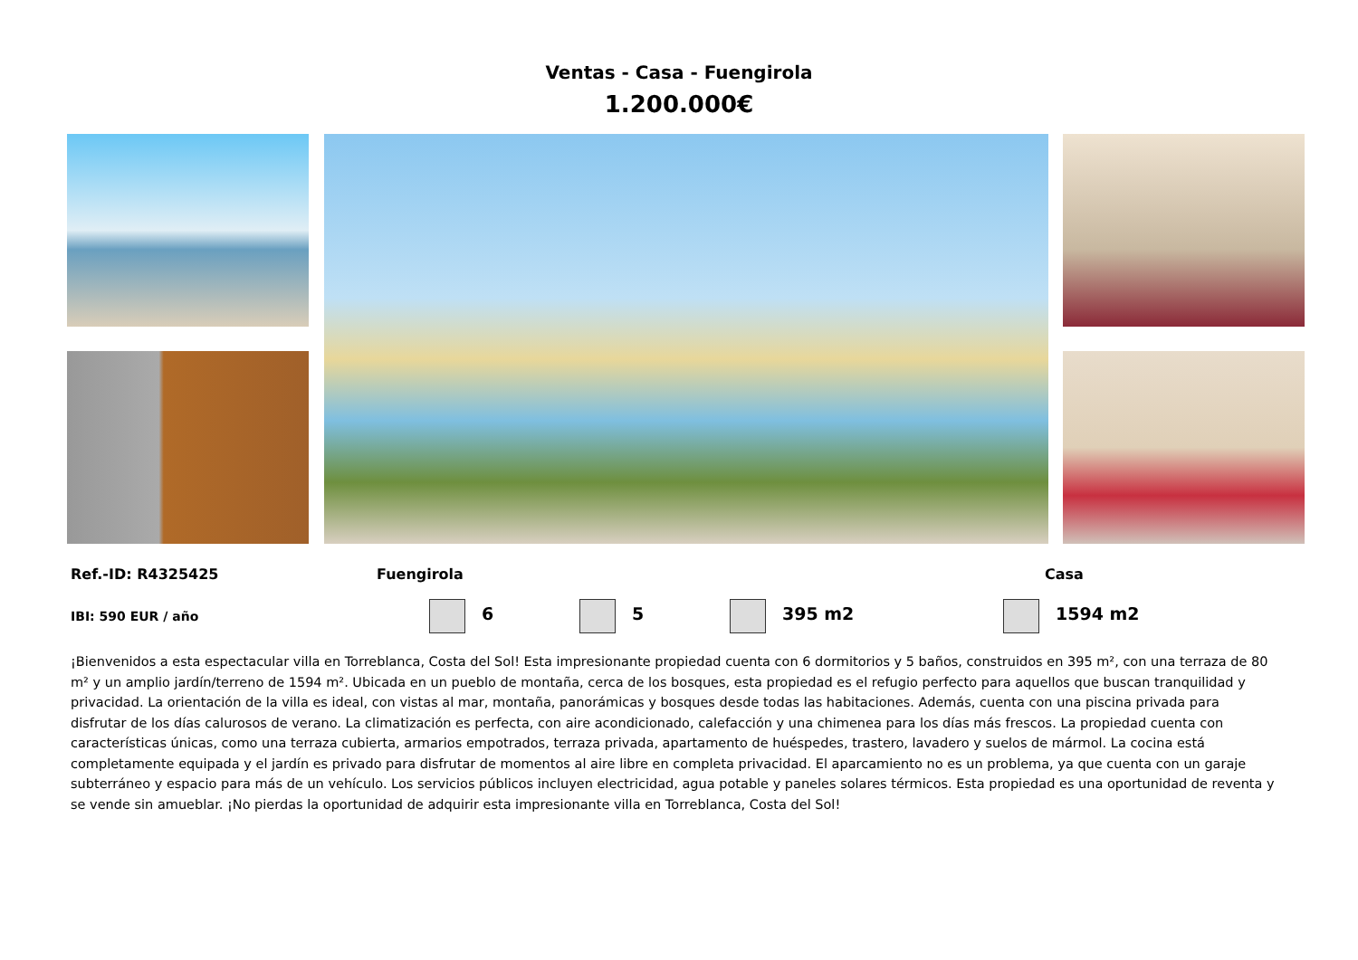Ventas - Casa - Fuengirola
1.200.000€
Ref.-ID: R4325425 Fuengirola Casa
IBI: 590 EUR / año 6 5 395 m2 1594 m2
¡Bienvenidos a esta espectacular villa en Torreblanca, Costa del Sol! Esta impresionante propiedad cuenta con 6 dormitorios y 5 baños, construidos en 395 m², con una terraza de 80 m² y un amplio jardín/terreno de 1594 m². Ubicada en un pueblo de montaña, cerca de los bosques, esta propiedad es el refugio perfecto para aquellos que buscan tranquilidad y privacidad. La orientación de la villa es ideal, con vistas al mar, montaña, panorámicas y bosques desde todas las habitaciones. Además, cuenta con una piscina privada para disfrutar de los días calurosos de verano. La climatización es perfecta, con aire acondicionado, calefacción y una chimenea para los días más frescos. La propiedad cuenta con características únicas, como una terraza cubierta, armarios empotrados, terraza privada, apartamento de huéspedes, trastero, lavadero y suelos de mármol. La cocina está completamente equipada y el jardín es privado para disfrutar de momentos al aire libre en completa privacidad. El aparcamiento no es un problema, ya que cuenta con un garaje subterráneo y espacio para más de un vehículo. Los servicios públicos incluyen electricidad, agua potable y paneles solares térmicos. Esta propiedad es una oportunidad de reventa y se vende sin amueblar. ¡No pierdas la oportunidad de adquirir esta impresionante villa en Torreblanca, Costa del Sol!